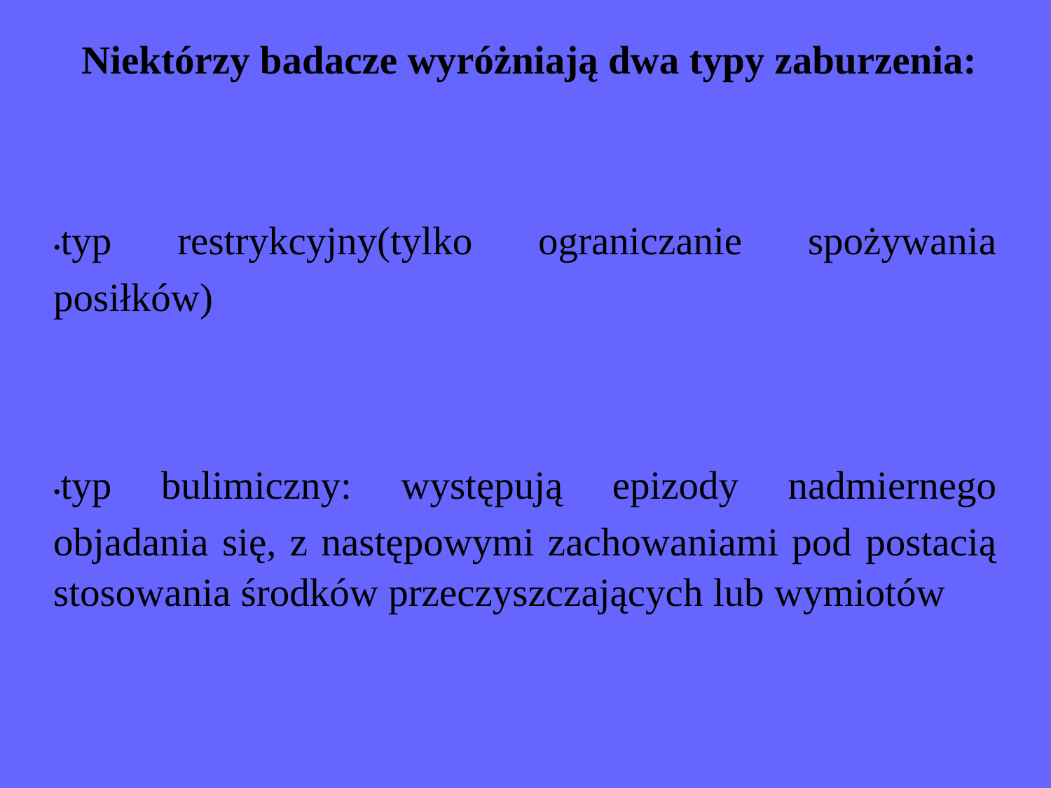Niektórzy badacze wyróżniają dwa typy zaburzenia:
•typ restrykcyjny(tylko ograniczanie spożywania posiłków)
•typ bulimiczny: występują epizody nadmiernego objadania się, z następowymi zachowaniami pod postacią stosowania środków przeczyszczających lub wymiotów